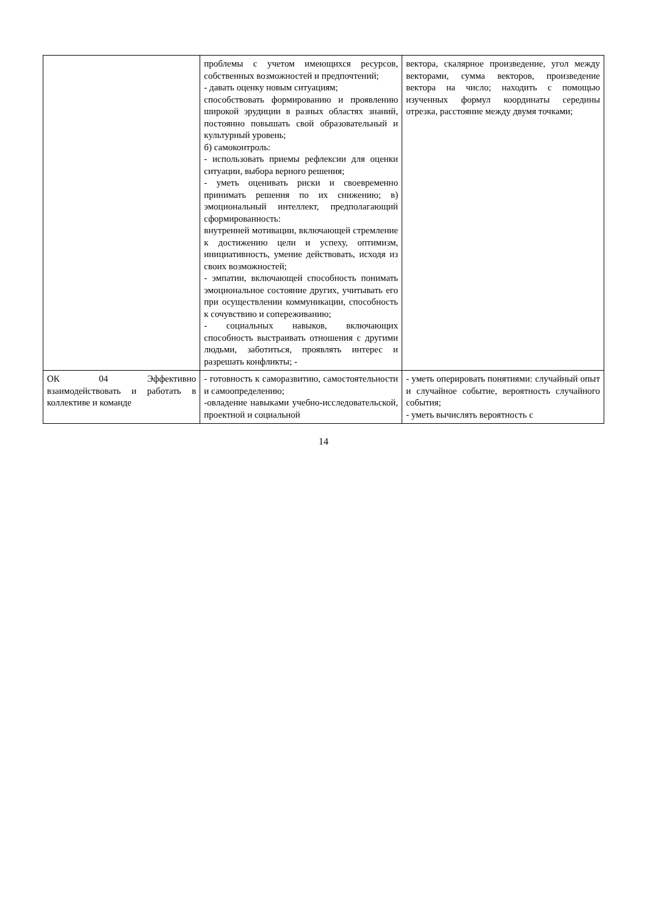| | проблемы с учетом имеющихся ресурсов, собственных возможностей и предпочтений; - давать оценку новым ситуациям; способствовать формированию и проявлению широкой эрудиции в разных областях знаний, постоянно повышать свой образовательный и культурный уровень; б) самоконтроль: - использовать приемы рефлексии для оценки ситуации, выбора верного решения; - уметь оценивать риски и своевременно принимать решения по их снижению; в) эмоциональный интеллект, предполагающий сформированность: внутренней мотивации, включающей стремление к достижению цели и успеху, оптимизм, инициативность, умение действовать, исходя из своих возможностей; - эмпатии, включающей способность понимать эмоциональное состояние других, учитывать его при осуществлении коммуникации, способность к сочувствию и сопереживанию; - социальных навыков, включающих способность выстраивать отношения с другими людьми, заботиться, проявлять интерес и разрешать конфликты; - | вектора, скалярное произведение, угол между векторами, сумма векторов, произведение вектора на число; находить с помощью изученных формул координаты середины отрезка, расстояние между двумя точками; |
| ОК 04 Эффективно взаимодействовать и работать в коллективе и команде | - готовность к саморазвитию, самостоятельности и самоопределению; -овладение навыками учебно-исследовательской, проектной и социальной | - уметь оперировать понятиями: случайный опыт и случайное событие, вероятность случайного события; - уметь вычислять вероятность с |
14